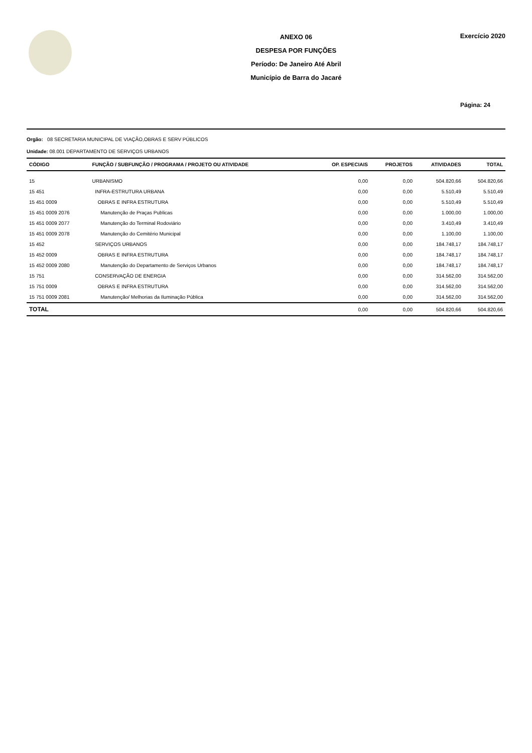ANEXO 06
DESPESA POR FUNÇÕES
Período: De Janeiro Até Abril
Município de Barra do Jacaré
Exercício 2020
Página: 24
Orgão: 08 SECRETARIA MUNICIPAL DE VIAÇÃO,OBRAS E SERV PÚBLICOS
Unidade: 08.001 DEPARTAMENTO DE SERVIÇOS URBANOS
| CÓDIGO | FUNÇÃO / SUBFUNÇÃO / PROGRAMA / PROJETO OU ATIVIDADE | OP. ESPECIAIS | PROJETOS | ATIVIDADES | TOTAL |
| --- | --- | --- | --- | --- | --- |
| 15 | URBANISMO | 0,00 | 0,00 | 504.820,66 | 504.820,66 |
| 15 451 | INFRA-ESTRUTURA URBANA | 0,00 | 0,00 | 5.510,49 | 5.510,49 |
| 15 451 0009 | OBRAS E INFRA ESTRUTURA | 0,00 | 0,00 | 5.510,49 | 5.510,49 |
| 15 451 0009 2076 | Manutenção de Praças Publicas | 0,00 | 0,00 | 1.000,00 | 1.000,00 |
| 15 451 0009 2077 | Manutenção do Terminal Rodoviário | 0,00 | 0,00 | 3.410,49 | 3.410,49 |
| 15 451 0009 2078 | Manutenção do Cemitério Municipal | 0,00 | 0,00 | 1.100,00 | 1.100,00 |
| 15 452 | SERVIÇOS URBANOS | 0,00 | 0,00 | 184.748,17 | 184.748,17 |
| 15 452 0009 | OBRAS E INFRA ESTRUTURA | 0,00 | 0,00 | 184.748,17 | 184.748,17 |
| 15 452 0009 2080 | Manutenção do Departamento de Serviços Urbanos | 0,00 | 0,00 | 184.748,17 | 184.748,17 |
| 15 751 | CONSERVAÇÃO DE ENERGIA | 0,00 | 0,00 | 314.562,00 | 314.562,00 |
| 15 751 0009 | OBRAS E INFRA ESTRUTURA | 0,00 | 0,00 | 314.562,00 | 314.562,00 |
| 15 751 0009 2081 | Manutenção/ Melhorias da Iluminação Pública | 0,00 | 0,00 | 314.562,00 | 314.562,00 |
| TOTAL | | 0,00 | 0,00 | 504.820,66 | 504.820,66 |